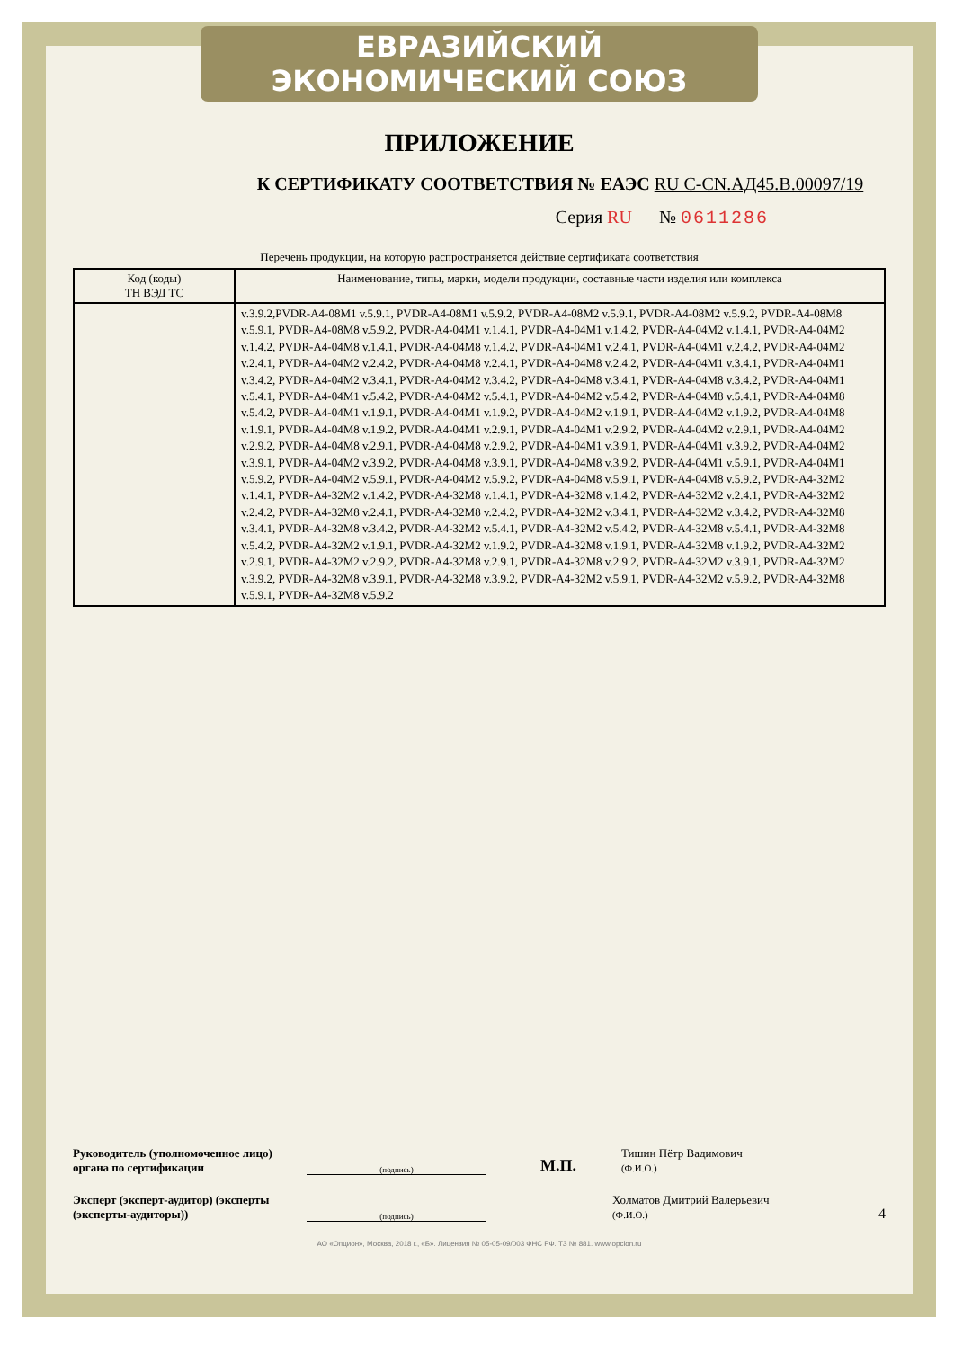ЕВРАЗИЙСКИЙ ЭКОНОМИЧЕСКИЙ СОЮЗ
ПРИЛОЖЕНИЕ
К СЕРТИФИКАТУ СООТВЕТСТВИЯ № ЕАЭС RU C-CN.АД45.В.00097/19
Серия RU № 0611286
Перечень продукции, на которую распространяется действие сертификата соответствия
| Код (коды) ТН ВЭД ТС | Наименование, типы, марки, модели продукции, составные части изделия или комплекса |
| --- | --- |
| | v.3.9.2,PVDR-A4-08M1 v.5.9.1, PVDR-A4-08M1 v.5.9.2, PVDR-A4-08M2 v.5.9.1, PVDR-A4-08M2 v.5.9.2, PVDR-A4-08M8 v.5.9.1, PVDR-A4-08M8 v.5.9.2, PVDR-A4-04M1 v.1.4.1, PVDR-A4-04M1 v.1.4.2, PVDR-A4-04M2 v.1.4.1, PVDR-A4-04M2 v.1.4.2, PVDR-A4-04M8 v.1.4.1, PVDR-A4-04M8 v.1.4.2, PVDR-A4-04M1 v.2.4.1, PVDR-A4-04M1 v.2.4.2, PVDR-A4-04M2 v.2.4.1, PVDR-A4-04M2 v.2.4.2, PVDR-A4-04M8 v.2.4.1, PVDR-A4-04M8 v.2.4.2, PVDR-A4-04M1 v.3.4.1, PVDR-A4-04M1 v.3.4.2, PVDR-A4-04M2 v.3.4.1, PVDR-A4-04M2 v.3.4.2, PVDR-A4-04M8 v.3.4.1, PVDR-A4-04M8 v.3.4.2, PVDR-A4-04M1 v.5.4.1, PVDR-A4-04M1 v.5.4.2, PVDR-A4-04M2 v.5.4.1, PVDR-A4-04M2 v.5.4.2, PVDR-A4-04M8 v.5.4.1, PVDR-A4-04M8 v.5.4.2, PVDR-A4-04M1 v.1.9.1, PVDR-A4-04M1 v.1.9.2, PVDR-A4-04M2 v.1.9.1, PVDR-A4-04M2 v.1.9.2, PVDR-A4-04M8 v.1.9.1, PVDR-A4-04M8 v.1.9.2, PVDR-A4-04M1 v.2.9.1, PVDR-A4-04M1 v.2.9.2, PVDR-A4-04M2 v.2.9.1, PVDR-A4-04M2 v.2.9.2, PVDR-A4-04M8 v.2.9.1, PVDR-A4-04M8 v.2.9.2, PVDR-A4-04M1 v.3.9.1, PVDR-A4-04M1 v.3.9.2, PVDR-A4-04M2 v.3.9.1, PVDR-A4-04M2 v.3.9.2, PVDR-A4-04M8 v.3.9.1, PVDR-A4-04M8 v.3.9.2, PVDR-A4-04M1 v.5.9.1, PVDR-A4-04M1 v.5.9.2, PVDR-A4-04M2 v.5.9.1, PVDR-A4-04M2 v.5.9.2, PVDR-A4-04M8 v.5.9.1, PVDR-A4-04M8 v.5.9.2, PVDR-A4-32M2 v.1.4.1, PVDR-A4-32M2 v.1.4.2, PVDR-A4-32M8 v.1.4.1, PVDR-A4-32M8 v.1.4.2, PVDR-A4-32M2 v.2.4.1, PVDR-A4-32M2 v.2.4.2, PVDR-A4-32M8 v.2.4.1, PVDR-A4-32M8 v.2.4.2, PVDR-A4-32M2 v.3.4.1, PVDR-A4-32M2 v.3.4.2, PVDR-A4-32M8 v.3.4.1, PVDR-A4-32M8 v.3.4.2, PVDR-A4-32M2 v.5.4.1, PVDR-A4-32M2 v.5.4.2, PVDR-A4-32M8 v.5.4.1, PVDR-A4-32M8 v.5.4.2, PVDR-A4-32M2 v.1.9.1, PVDR-A4-32M2 v.1.9.2, PVDR-A4-32M8 v.1.9.1, PVDR-A4-32M8 v.1.9.2, PVDR-A4-32M2 v.2.9.1, PVDR-A4-32M2 v.2.9.2, PVDR-A4-32M8 v.2.9.1, PVDR-A4-32M8 v.2.9.2, PVDR-A4-32M2 v.3.9.1, PVDR-A4-32M2 v.3.9.2, PVDR-A4-32M8 v.3.9.1, PVDR-A4-32M8 v.3.9.2, PVDR-A4-32M2 v.5.9.1, PVDR-A4-32M2 v.5.9.2, PVDR-A4-32M8 v.5.9.1, PVDR-A4-32M8 v.5.9.2 |
Руководитель (уполномоченное лицо) органа по сертификации
(подпись)
М.П. Тишин Пётр Вадимович
(Ф.И.О.)
Эксперт (эксперт-аудитор) (эксперты (эксперты-аудиторы))
(подпись)
Холматов Дмитрий Валерьевич
(Ф.И.О.) 4
АО «Опцион», Москва, 2018 г., «Б». Лицензия № 05-05-09/003 ФНС РФ. ТЗ № 881. www.opcion.ru